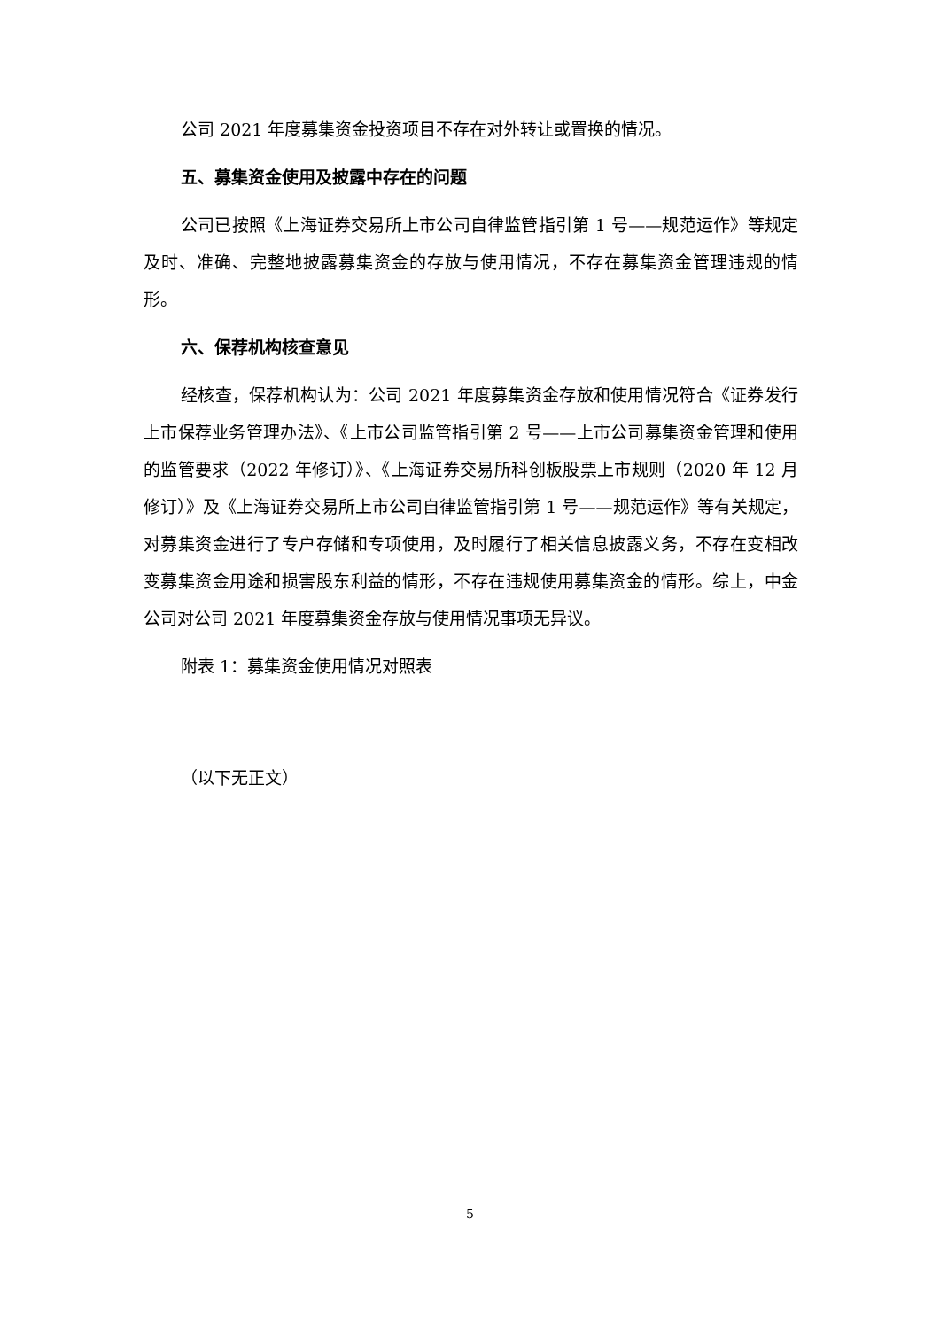公司 2021 年度募集资金投资项目不存在对外转让或置换的情况。
五、募集资金使用及披露中存在的问题
公司已按照《上海证券交易所上市公司自律监管指引第 1 号——规范运作》等规定及时、准确、完整地披露募集资金的存放与使用情况，不存在募集资金管理违规的情形。
六、保荐机构核查意见
经核查，保荐机构认为：公司 2021 年度募集资金存放和使用情况符合《证券发行上市保荐业务管理办法》、《上市公司监管指引第 2 号——上市公司募集资金管理和使用的监管要求（2022 年修订）》、《上海证券交易所科创板股票上市规则（2020 年 12 月修订）》及《上海证券交易所上市公司自律监管指引第 1 号——规范运作》等有关规定，对募集资金进行了专户存储和专项使用，及时履行了相关信息披露义务，不存在变相改变募集资金用途和损害股东利益的情形，不存在违规使用募集资金的情形。综上，中金公司对公司 2021 年度募集资金存放与使用情况事项无异议。
附表 1：募集资金使用情况对照表
（以下无正文）
5